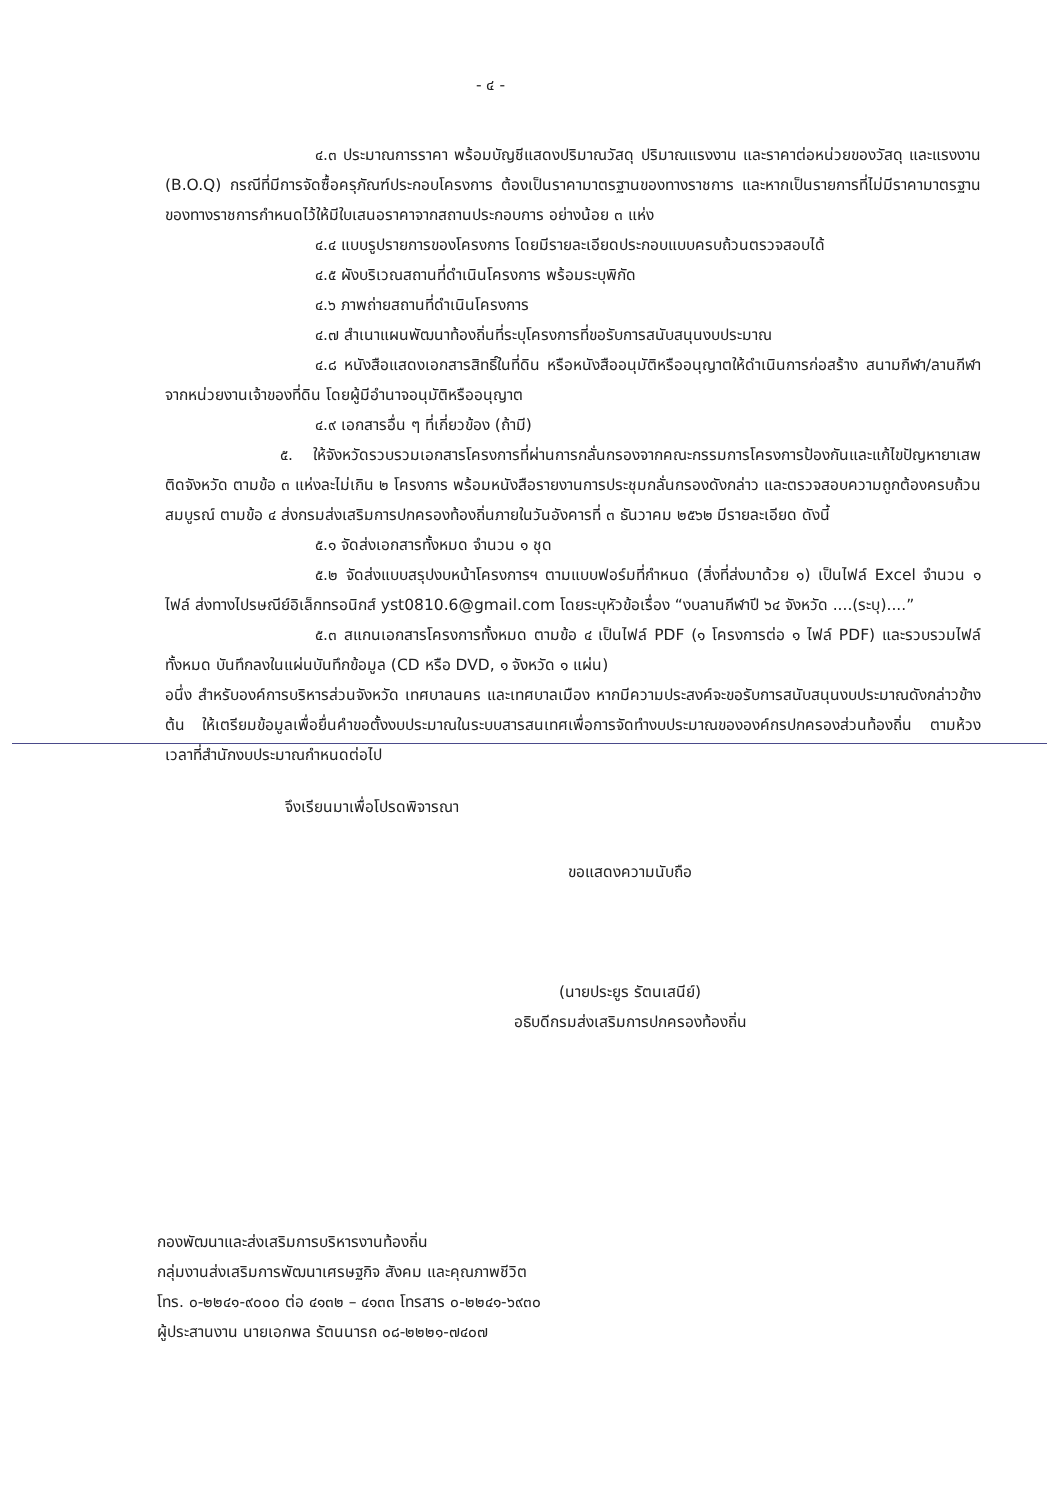- ๔ -
๔.๓ ประมาณการราคา พร้อมบัญชีแสดงปริมาณวัสดุ ปริมาณแรงงาน และราคาต่อหน่วยของวัสดุ และแรงงาน (B.O.Q) กรณีที่มีการจัดซื้อครุภัณฑ์ประกอบโครงการ ต้องเป็นราคามาตรฐานของทางราชการ และหากเป็นรายการที่ไม่มีราคามาตรฐานของทางราชการกำหนดไว้ให้มีใบเสนอราคาจากสถานประกอบการ อย่างน้อย ๓ แห่ง
๔.๔ แบบรูปรายการของโครงการ โดยมีรายละเอียดประกอบแบบครบถ้วนตรวจสอบได้
๔.๕ ผังบริเวณสถานที่ดำเนินโครงการ พร้อมระบุพิกัด
๔.๖ ภาพถ่ายสถานที่ดำเนินโครงการ
๔.๗ สำเนาแผนพัฒนาท้องถิ่นที่ระบุโครงการที่ขอรับการสนับสนุนงบประมาณ
๔.๘ หนังสือแสดงเอกสารสิทธิ์ในที่ดิน หรือหนังสืออนุมัติหรืออนุญาตให้ดำเนินการก่อสร้าง สนามกีฬา/ลานกีฬา จากหน่วยงานเจ้าของที่ดิน โดยผู้มีอำนาจอนุมัติหรืออนุญาต
๔.๙ เอกสารอื่น ๆ ที่เกี่ยวข้อง (ถ้ามี)
๕. ให้จังหวัดรวบรวมเอกสารโครงการที่ผ่านการกลั่นกรองจากคณะกรรมการโครงการป้องกันและแก้ไขปัญหายาเสพติดจังหวัด ตามข้อ ๓ แห่งละไม่เกิน ๒ โครงการ พร้อมหนังสือรายงานการประชุมกลั่นกรองดังกล่าว และตรวจสอบความถูกต้องครบถ้วนสมบูรณ์ ตามข้อ ๔ ส่งกรมส่งเสริมการปกครองท้องถิ่นภายในวันอังคารที่ ๓ ธันวาคม ๒๕๖๒ มีรายละเอียด ดังนี้
๕.๑ จัดส่งเอกสารทั้งหมด จำนวน ๑ ชุด
๕.๒ จัดส่งแบบสรุปงบหน้าโครงการฯ ตามแบบฟอร์มที่กำหนด (สิ่งที่ส่งมาด้วย ๑) เป็นไฟล์ Excel จำนวน ๑ ไฟล์ ส่งทางไปรษณีย์อิเล็กทรอนิกส์ yst0810.6@gmail.com โดยระบุหัวข้อเรื่อง “งบลานกีฬาปี ๖๔ จังหวัด ....(ระบุ)....”
๕.๓ สแกนเอกสารโครงการทั้งหมด ตามข้อ ๔ เป็นไฟล์ PDF (๑ โครงการต่อ ๑ ไฟล์ PDF) และรวบรวมไฟล์ทั้งหมด บันทึกลงในแผ่นบันทึกข้อมูล (CD หรือ DVD, ๑ จังหวัด ๑ แผ่น)
อนึ่ง สำหรับองค์การบริหารส่วนจังหวัด เทศบาลนคร และเทศบาลเมือง หากมีความประสงค์จะขอรับการสนับสนุนงบประมาณดังกล่าวข้างต้น ให้เตรียมข้อมูลเพื่อยื่นคำขอตั้งงบประมาณในระบบสารสนเทศเพื่อการจัดทำงบประมาณขององค์กรปกครองส่วนท้องถิ่น ตามห้วงเวลาที่สำนักงบประมาณกำหนดต่อไป
จึงเรียนมาเพื่อโปรดพิจารณา
ขอแสดงความนับถือ
(นายประยูร รัตนเสนีย์)
อธิบดีกรมส่งเสริมการปกครองท้องถิ่น
กองพัฒนาและส่งเสริมการบริหารงานท้องถิ่น
กลุ่มงานส่งเสริมการพัฒนาเศรษฐกิจ สังคม และคุณภาพชีวิต
โทร. ๐-๒๒๔๑-๙๐๐๐ ต่อ ๔๑๓๒ – ๔๑๓๓ โทรสาร ๐-๒๒๔๑-๖๙๓๐
ผู้ประสานงาน นายเอกพล รัตนนารถ ๐๘-๒๒๒๑-๗๔๐๗